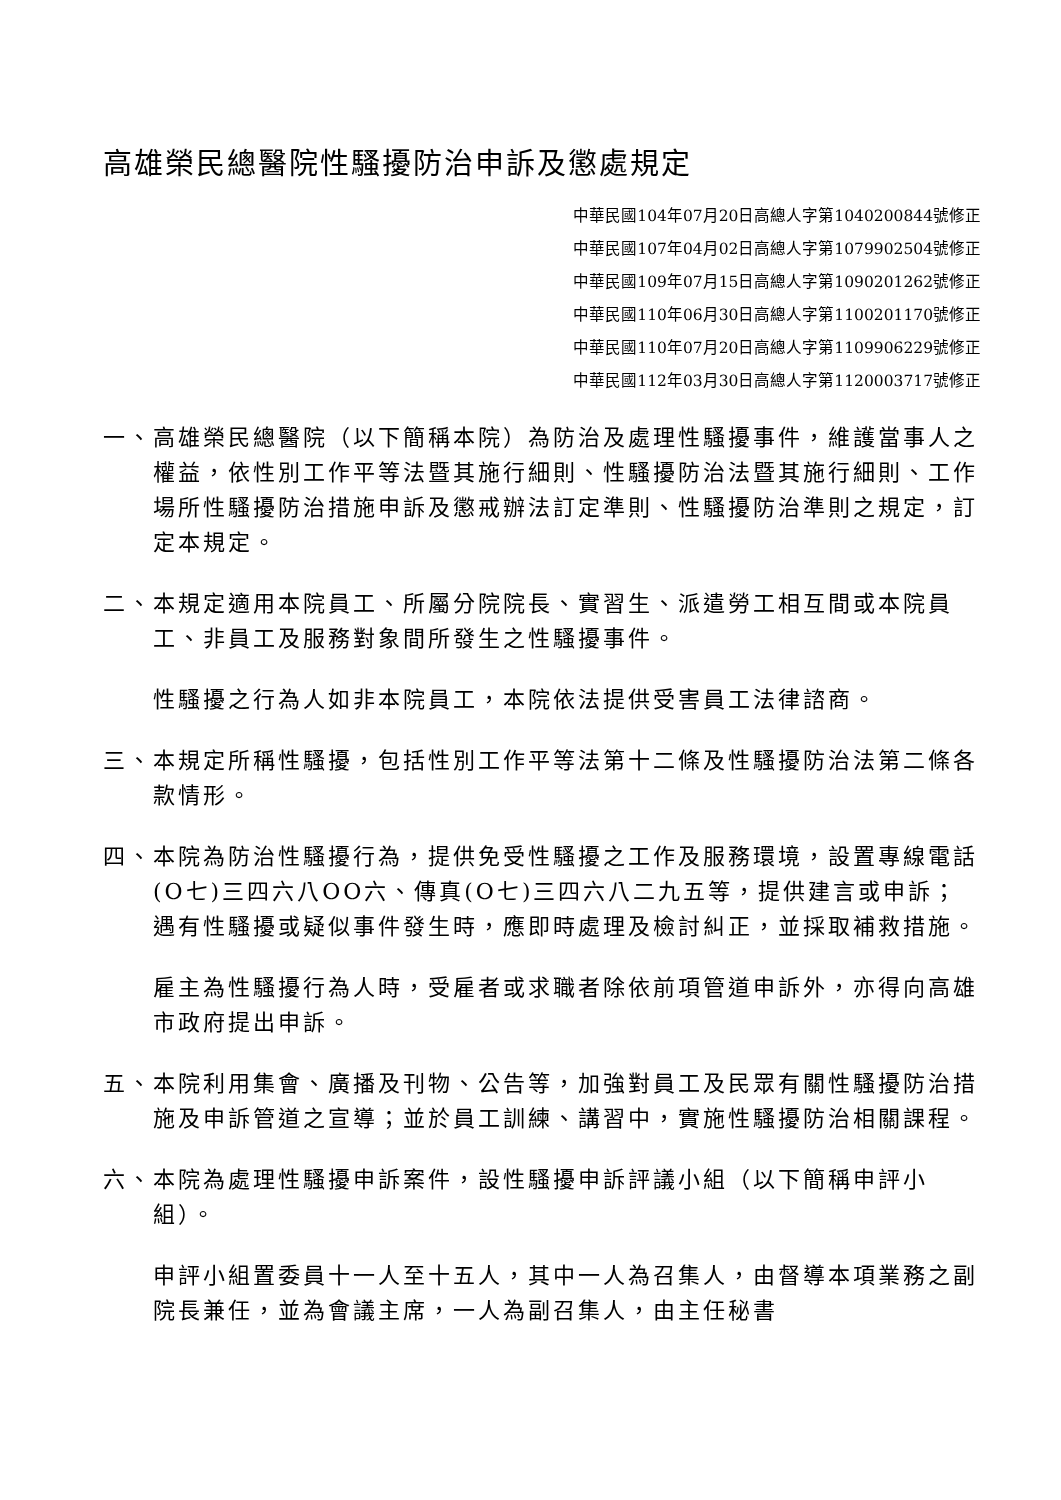高雄榮民總醫院性騷擾防治申訴及懲處規定
中華民國104年07月20日高總人字第1040200844號修正
中華民國107年04月02日高總人字第1079902504號修正
中華民國109年07月15日高總人字第1090201262號修正
中華民國110年06月30日高總人字第1100201170號修正
中華民國110年07月20日高總人字第1109906229號修正
中華民國112年03月30日高總人字第1120003717號修正
一、高雄榮民總醫院（以下簡稱本院）為防治及處理性騷擾事件，維護當事人之權益，依性別工作平等法暨其施行細則、性騷擾防治法暨其施行細則、工作場所性騷擾防治措施申訴及懲戒辦法訂定準則、性騷擾防治準則之規定，訂定本規定。
二、本規定適用本院員工、所屬分院院長、實習生、派遣勞工相互間或本院員工、非員工及服務對象間所發生之性騷擾事件。
性騷擾之行為人如非本院員工，本院依法提供受害員工法律諮商。
三、本規定所稱性騷擾，包括性別工作平等法第十二條及性騷擾防治法第二條各款情形。
四、本院為防治性騷擾行為，提供免受性騷擾之工作及服務環境，設置專線電話(O七)三四六八OO六、傳真(O七)三四六八二九五等，提供建言或申訴；遇有性騷擾或疑似事件發生時，應即時處理及檢討糾正，並採取補救措施。
雇主為性騷擾行為人時，受雇者或求職者除依前項管道申訴外，亦得向高雄市政府提出申訴。
五、本院利用集會、廣播及刊物、公告等，加強對員工及民眾有關性騷擾防治措施及申訴管道之宣導；並於員工訓練、講習中，實施性騷擾防治相關課程。
六、本院為處理性騷擾申訴案件，設性騷擾申訴評議小組（以下簡稱申評小組）。
申評小組置委員十一人至十五人，其中一人為召集人，由督導本項業務之副院長兼任，並為會議主席，一人為副召集人，由主任秘書